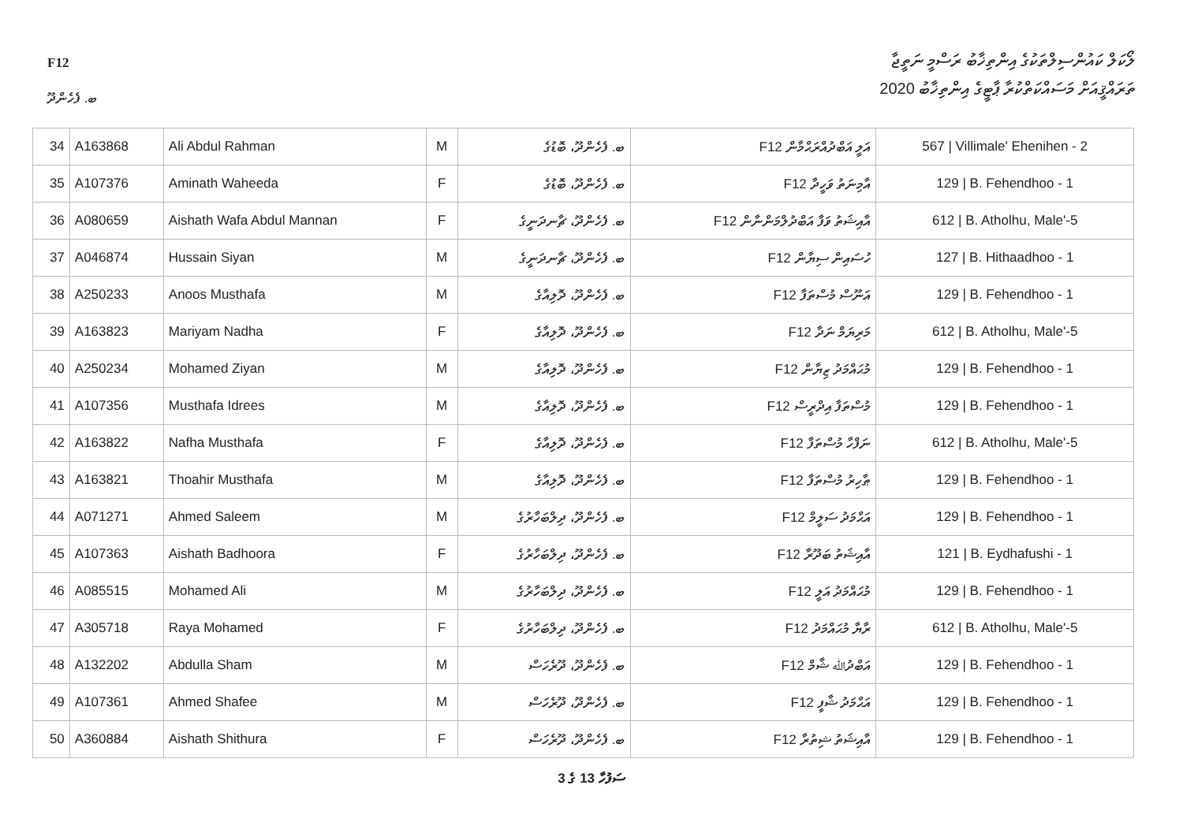F12
ލޯކަލް ކައުންސިލްތަކުގެ އިންތިޚާބު ރަސްމީ ނަތީޖާ
ތަރައްޤީއަށް މަސައްކަތްކުރާ ޕާޓީގެ އިންތިޚާބު 2020
ބ. ފެހެންދޫ
| 34 | A163868 | Ali Abdul Rahman | M | ބ. ފެހެންދޫ، ބޮޑުގެ | F12 އަލީ އަބްދުއްރަޙްމާން | 567 / Villimale' Ehenihen - 2 |
| 35 | A107376 | Aminath Waheeda | F | ބ. ފެހެންދޫ، ބޮޑުގެ | F12 އާމިނަތު ވަހީދާ | 129 / B. Fehendhoo - 1 |
| 36 | A080659 | Aishath Wafa Abdul Mannan | F | ބ. ފެހެންދޫ، ޗާނދަނީގެ | F12 އާއިޝަތު ވަފާ އަބްދުލްމަންނާން | 612 / B. Atholhu, Male'-5 |
| 37 | A046874 | Hussain Siyan | M | ބ. ފެހެންދޫ، ޗާނދަނީގެ | F12 ހުސައިން ސިޔާން | 127 / B. Hithaadhoo - 1 |
| 38 | A250233 | Anoos Musthafa | M | ބ. ފެހެންދޫ، ދޮލިއާގެ | F12 އަނޫސް މުސްތަފާ | 129 / B. Fehendhoo - 1 |
| 39 | A163823 | Mariyam Nadha | F | ބ. ފެހެންދޫ، ދޮލިއާގެ | F12 މަރިޔަމް ނަދާ | 612 / B. Atholhu, Male'-5 |
| 40 | A250234 | Mohamed Ziyan | M | ބ. ފެހެންދޫ، ދޮލިއާގެ | F12 މުޙައްމަދު ޒިޔާން | 129 / B. Fehendhoo - 1 |
| 41 | A107356 | Musthafa Idrees | M | ބ. ފެހެންދޫ، ދޮލިއާގެ | F12 މުސްތަފާ އިދްރީސް | 129 / B. Fehendhoo - 1 |
| 42 | A163822 | Nafha Musthafa | F | ބ. ފެހެންދޫ، ދޮލިއާގެ | F12 ނަފްހާ މުސްތަފާ | 612 / B. Atholhu, Male'-5 |
| 43 | A163821 | Thoahir Musthafa | M | ބ. ފެހެންދޫ، ދޮލިއާގެ | F12 ޠާހިރު މުސްތަފާ | 129 / B. Fehendhoo - 1 |
| 44 | A071271 | Ahmed Saleem | M | ބ. ފެހެންދޫ، ދިލްބަހާރުގެ | F12 އަޙްމަދު ސަލީމް | 129 / B. Fehendhoo - 1 |
| 45 | A107363 | Aishath Badhoora | F | ބ. ފެހެންދޫ، ދިލްބަހާރުގެ | F12 އާއިޝަތު ބަދޫރާ | 121 / B. Eydhafushi - 1 |
| 46 | A085515 | Mohamed Ali | M | ބ. ފެހެންދޫ، ދިލްބަހާރުގެ | F12 މުޙައްމަދު އަލީ | 129 / B. Fehendhoo - 1 |
| 47 | A305718 | Raya Mohamed | F | ބ. ފެހެންދޫ، ދިލްބަހާރުގެ | F12 ރާޔާ މުޙައްމަދު | 612 / B. Atholhu, Male'-5 |
| 48 | A132202 | Abdulla Sham | M | ބ. ފެހެންދޫ، ދޫރެހަސް | F12 އަބްދުﷲ ޝާމް | 129 / B. Fehendhoo - 1 |
| 49 | A107361 | Ahmed Shafee | M | ބ. ފެހެންދޫ، ދޫރެހަސް | F12 އަޙްމަދު ޝާފީ | 129 / B. Fehendhoo - 1 |
| 50 | A360884 | Aishath Shithura | F | ބ. ފެހެންދޫ، ދޫރެހަސް | F12 އާއިޝަތު ޝިތުރާ | 129 / B. Fehendhoo - 1 |
3 ގެ 13 ސަފުހާ